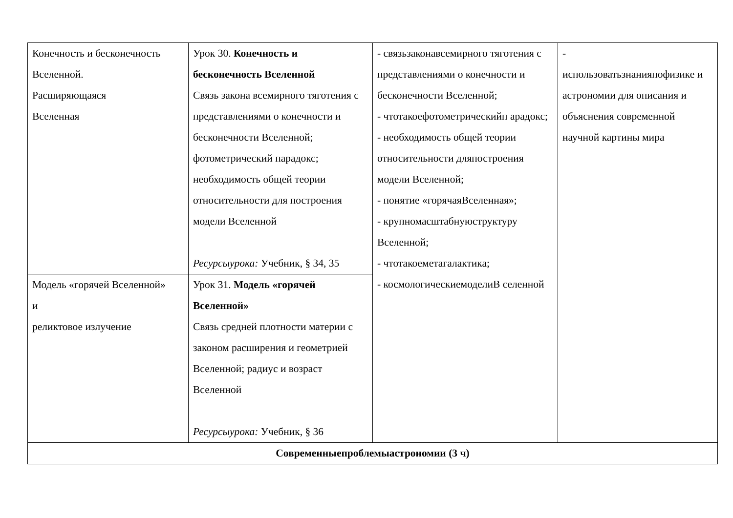| Конечность и бесконечность Вселенной. Расширяющаяся Вселенная | Урок 30. Конечность и бесконечность Вселенной Связь закона всемирного тяготения с представлениями о конечности и бесконечности Вселенной; фотометрический парадокс; необходимость общей теории относительности для построения модели Вселенной Ресурсыурока: Учебник, § 34, 35 | - связьзаконавсемирного тяготения с представлениями о конечности и бесконечности Вселенной; - чтотакоефотометрическийп арадокс; - необходимость общей теории относительности дляпостроения модели Вселенной; - понятие «горячаяВселенная»; - крупномасштабнуюструктуру Вселенной; - чтотакоеметагалактика; - космологическиемоделиВ селенной | - использоватьзнанияпофизике и астрономии для описания и объяснения современной научной картины мира |
| Модель «горячей Вселенной» и реликтовое излучение | Урок 31. Модель «горячей Вселенной» Связь средней плотности материи с законом расширения и геометрией Вселенной; радиус и возраст Вселенной Ресурсыурока: Учебник, § 36 | | |
| Современныепроблемыастрономии (3 ч) | | | |